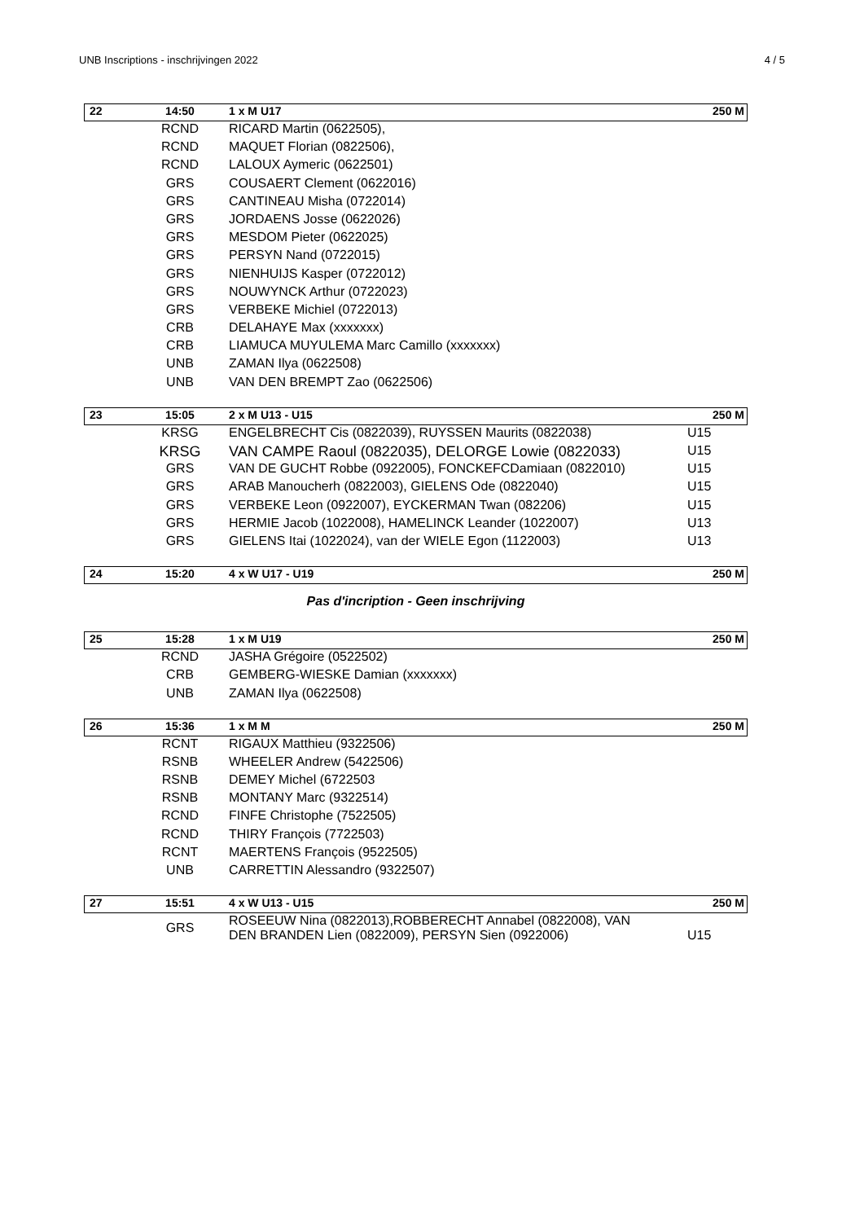UNB Inscriptions - inschrijvingen 2022 4 / 5
| 22 | 14:50 | 1 x M U17 | 250 M |
| | RCND | RICARD Martin (0622505), | |
| | RCND | MAQUET Florian (0822506), | |
| | RCND | LALOUX Aymeric (0622501) | |
| | GRS | COUSAERT Clement (0622016) | |
| | GRS | CANTINEAU Misha (0722014) | |
| | GRS | JORDAENS Josse (0622026) | |
| | GRS | MESDOM Pieter (0622025) | |
| | GRS | PERSYN Nand (0722015) | |
| | GRS | NIENHUIJS Kasper (0722012) | |
| | GRS | NOUWYNCK Arthur (0722023) | |
| | GRS | VERBEKE Michiel (0722013) | |
| | CRB | DELAHAYE Max (xxxxxxx) | |
| | CRB | LIAMUCA MUYULEMA Marc Camillo (xxxxxxx) | |
| | UNB | ZAMAN Ilya (0622508) | |
| | UNB | VAN DEN BREMPT Zao (0622506) | |
| 23 | 15:05 | 2 x M U13 - U15 | 250 M |
| | KRSG | ENGELBRECHT Cis (0822039), RUYSSEN Maurits (0822038) | U15 |
| | KRSG | VAN CAMPE Raoul (0822035), DELORGE Lowie (0822033) | U15 |
| | GRS | VAN DE GUCHT Robbe (0922005), FONCKEFCDamiaan (0822010) | U15 |
| | GRS | ARAB Manoucherh (0822003), GIELENS Ode (0822040) | U15 |
| | GRS | VERBEKE Leon (0922007), EYCKERMAN Twan (082206) | U15 |
| | GRS | HERMIE Jacob (1022008), HAMELINCK Leander (1022007) | U13 |
| | GRS | GIELENS Itai (1022024), van der WIELE Egon (1122003) | U13 |
| 24 | 15:20 | 4 x W U17 - U19 | 250 M |
Pas d'incription - Geen inschrijving
| 25 | 15:28 | 1 x M U19 | 250 M |
| | RCND | JASHA Grégoire (0522502) | |
| | CRB | GEMBERG-WIESKE Damian (xxxxxxx) | |
| | UNB | ZAMAN Ilya (0622508) | |
| 26 | 15:36 | 1 x M M | 250 M |
| | RCNT | RIGAUX Matthieu (9322506) | |
| | RSNB | WHEELER Andrew (5422506) | |
| | RSNB | DEMEY Michel (6722503 | |
| | RSNB | MONTANY Marc (9322514) | |
| | RCND | FINFE Christophe (7522505) | |
| | RCND | THIRY François (7722503) | |
| | RCNT | MAERTENS François (9522505) | |
| | UNB | CARRETTIN Alessandro (9322507) | |
| 27 | 15:51 | 4 x W U13 - U15 | 250 M |
| | GRS | ROSEEUW Nina (0822013),ROBBERECHT Annabel (0822008), VAN DEN BRANDEN Lien (0822009), PERSYN Sien (0922006) | U15 |